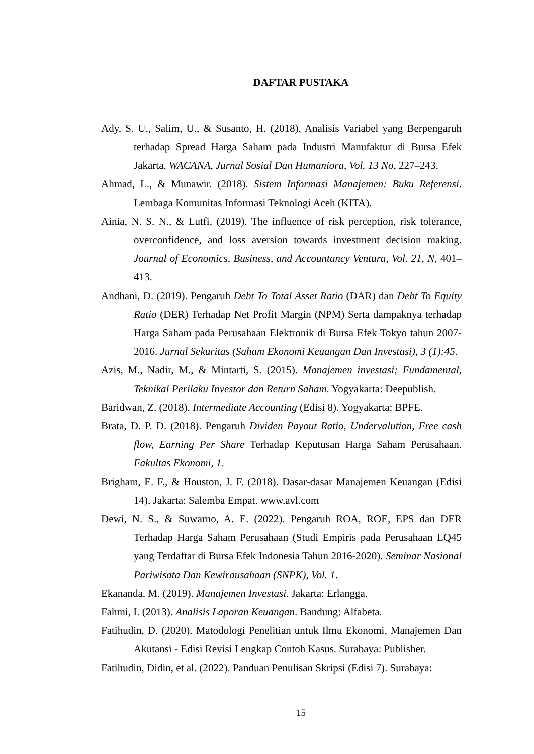DAFTAR PUSTAKA
Ady, S. U., Salim, U., & Susanto, H. (2018). Analisis Variabel yang Berpengaruh terhadap Spread Harga Saham pada Industri Manufaktur di Bursa Efek Jakarta. WACANA, Jurnal Sosial Dan Humaniora, Vol. 13 No, 227–243.
Ahmad, L., & Munawir. (2018). Sistem Informasi Manajemen: Buku Referensi. Lembaga Komunitas Informasi Teknologi Aceh (KITA).
Ainia, N. S. N., & Lutfi. (2019). The influence of risk perception, risk tolerance, overconfidence, and loss aversion towards investment decision making. Journal of Economics, Business, and Accountancy Ventura, Vol. 21, N, 401–413.
Andhani, D. (2019). Pengaruh Debt To Total Asset Ratio (DAR) dan Debt To Equity Ratio (DER) Terhadap Net Profit Margin (NPM) Serta dampaknya terhadap Harga Saham pada Perusahaan Elektronik di Bursa Efek Tokyo tahun 2007-2016. Jurnal Sekuritas (Saham Ekonomi Keuangan Dan Investasi), 3 (1):45.
Azis, M., Nadir, M., & Mintarti, S. (2015). Manajemen investasi; Fundamental, Teknikal Perilaku Investor dan Return Saham. Yogyakarta: Deepublish.
Baridwan, Z. (2018). Intermediate Accounting (Edisi 8). Yogyakarta: BPFE.
Brata, D. P. D. (2018). Pengaruh Dividen Payout Ratio, Undervalution, Free cash flow, Earning Per Share Terhadap Keputusan Harga Saham Perusahaan. Fakultas Ekonomi, 1.
Brigham, E. F., & Houston, J. F. (2018). Dasar-dasar Manajemen Keuangan (Edisi 14). Jakarta: Salemba Empat. www.avl.com
Dewi, N. S., & Suwarno, A. E. (2022). Pengaruh ROA, ROE, EPS dan DER Terhadap Harga Saham Perusahaan (Studi Empiris pada Perusahaan LQ45 yang Terdaftar di Bursa Efek Indonesia Tahun 2016-2020). Seminar Nasional Pariwisata Dan Kewirausahaan (SNPK), Vol. 1.
Ekananda, M. (2019). Manajemen Investasi. Jakarta: Erlangga.
Fahmi, I. (2013). Analisis Laporan Keuangan. Bandung: Alfabeta.
Fatihudin, D. (2020). Matodologi Penelitian untuk Ilmu Ekonomi, Manajemen Dan Akutansi - Edisi Revisi Lengkap Contoh Kasus. Surabaya: Publisher.
Fatihudin, Didin, et al. (2022). Panduan Penulisan Skripsi (Edisi 7). Surabaya:
15